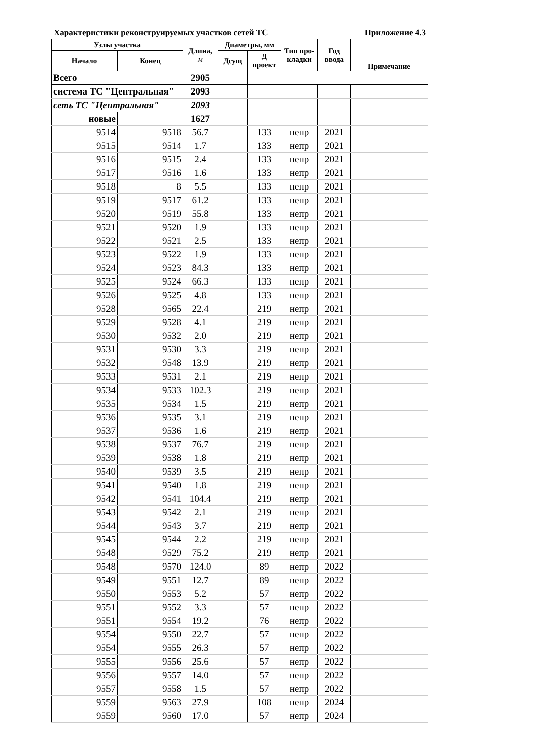Характеристики реконструируемых участков сетей ТС Приложение 4.3
| Узлы участка | | Длина, м | Диаметры, мм | | Тип про- кладки | Год ввода | Примечание |
| --- | --- | --- | --- | --- | --- | --- | --- |
| Начало | Конец | | Дсущ | Д проект | | | |
| Всего | | 2905 | | | | | |
| система ТС "Центральная" | | 2093 | | | | | |
| сеть ТС "Центральная" | | 2093 | | | | | |
| новые | | 1627 | | | | | |
| 9514 | 9518 | 56.7 | | 133 | непр | 2021 | |
| 9515 | 9514 | 1.7 | | 133 | непр | 2021 | |
| 9516 | 9515 | 2.4 | | 133 | непр | 2021 | |
| 9517 | 9516 | 1.6 | | 133 | непр | 2021 | |
| 9518 | 8 | 5.5 | | 133 | непр | 2021 | |
| 9519 | 9517 | 61.2 | | 133 | непр | 2021 | |
| 9520 | 9519 | 55.8 | | 133 | непр | 2021 | |
| 9521 | 9520 | 1.9 | | 133 | непр | 2021 | |
| 9522 | 9521 | 2.5 | | 133 | непр | 2021 | |
| 9523 | 9522 | 1.9 | | 133 | непр | 2021 | |
| 9524 | 9523 | 84.3 | | 133 | непр | 2021 | |
| 9525 | 9524 | 66.3 | | 133 | непр | 2021 | |
| 9526 | 9525 | 4.8 | | 133 | непр | 2021 | |
| 9528 | 9565 | 22.4 | | 219 | непр | 2021 | |
| 9529 | 9528 | 4.1 | | 219 | непр | 2021 | |
| 9530 | 9532 | 2.0 | | 219 | непр | 2021 | |
| 9531 | 9530 | 3.3 | | 219 | непр | 2021 | |
| 9532 | 9548 | 13.9 | | 219 | непр | 2021 | |
| 9533 | 9531 | 2.1 | | 219 | непр | 2021 | |
| 9534 | 9533 | 102.3 | | 219 | непр | 2021 | |
| 9535 | 9534 | 1.5 | | 219 | непр | 2021 | |
| 9536 | 9535 | 3.1 | | 219 | непр | 2021 | |
| 9537 | 9536 | 1.6 | | 219 | непр | 2021 | |
| 9538 | 9537 | 76.7 | | 219 | непр | 2021 | |
| 9539 | 9538 | 1.8 | | 219 | непр | 2021 | |
| 9540 | 9539 | 3.5 | | 219 | непр | 2021 | |
| 9541 | 9540 | 1.8 | | 219 | непр | 2021 | |
| 9542 | 9541 | 104.4 | | 219 | непр | 2021 | |
| 9543 | 9542 | 2.1 | | 219 | непр | 2021 | |
| 9544 | 9543 | 3.7 | | 219 | непр | 2021 | |
| 9545 | 9544 | 2.2 | | 219 | непр | 2021 | |
| 9548 | 9529 | 75.2 | | 219 | непр | 2021 | |
| 9548 | 9570 | 124.0 | | 89 | непр | 2022 | |
| 9549 | 9551 | 12.7 | | 89 | непр | 2022 | |
| 9550 | 9553 | 5.2 | | 57 | непр | 2022 | |
| 9551 | 9552 | 3.3 | | 57 | непр | 2022 | |
| 9551 | 9554 | 19.2 | | 76 | непр | 2022 | |
| 9554 | 9550 | 22.7 | | 57 | непр | 2022 | |
| 9554 | 9555 | 26.3 | | 57 | непр | 2022 | |
| 9555 | 9556 | 25.6 | | 57 | непр | 2022 | |
| 9556 | 9557 | 14.0 | | 57 | непр | 2022 | |
| 9557 | 9558 | 1.5 | | 57 | непр | 2022 | |
| 9559 | 9563 | 27.9 | | 108 | непр | 2024 | |
| 9559 | 9560 | 17.0 | | 57 | непр | 2024 | |